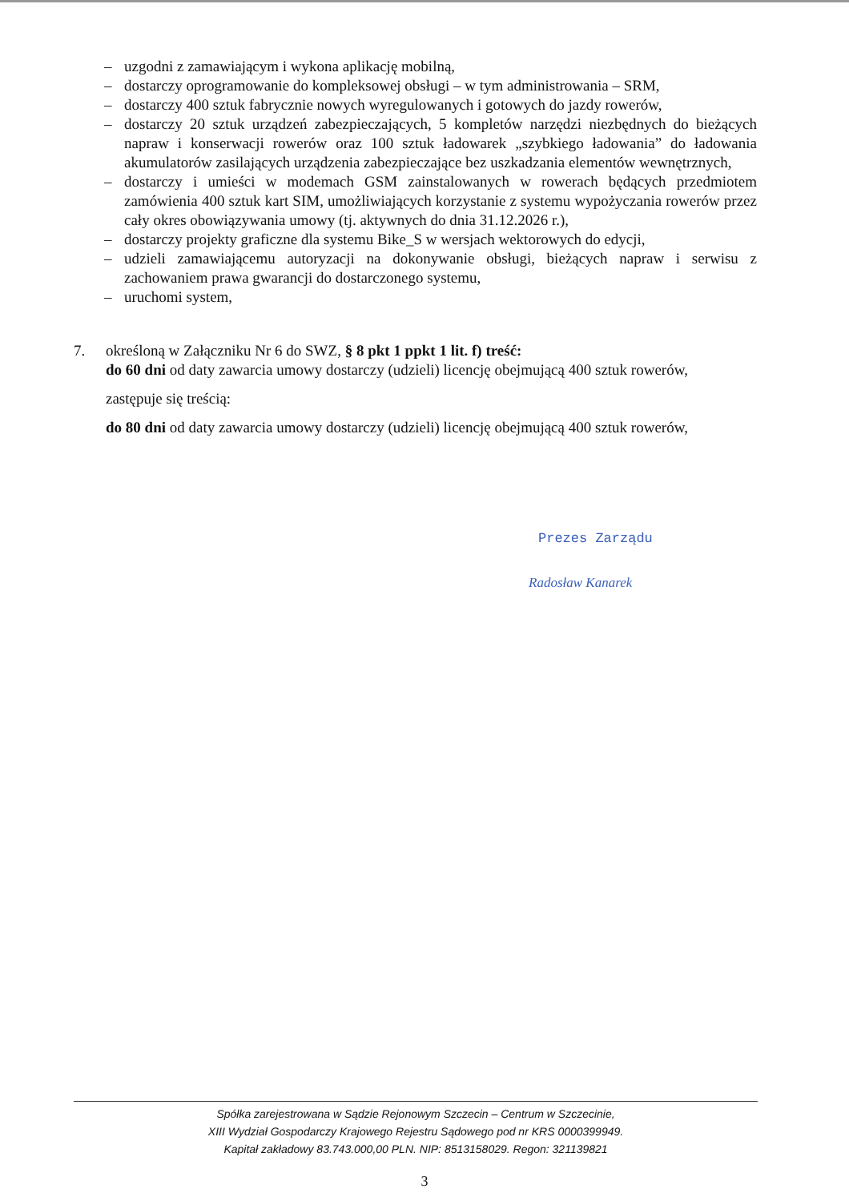– uzgodni z zamawiającym i wykona aplikację mobilną,
– dostarczy oprogramowanie do kompleksowej obsługi – w tym administrowania – SRM,
– dostarczy 400 sztuk fabrycznie nowych wyregulowanych i gotowych do jazdy rowerów,
– dostarczy 20 sztuk urządzeń zabezpieczających, 5 kompletów narzędzi niezbędnych do bieżących napraw i konserwacji rowerów oraz 100 sztuk ładowarek „szybkiego ładowania” do ładowania akumulatorów zasilających urządzenia zabezpieczające bez uszkadzania elementów wewnętrznych,
– dostarczy i umieści w modemach GSM zainstalowanych w rowerach będących przedmiotem zamówienia 400 sztuk kart SIM, umożliwiających korzystanie z systemu wypożyczania rowerów przez cały okres obowiązywania umowy (tj. aktywnych do dnia 31.12.2026 r.),
– dostarczy projekty graficzne dla systemu Bike_S w wersjach wektorowych do edycji,
– udzieli zamawiającemu autoryzacji na dokonywanie obsługi, bieżących napraw i serwisu z zachowaniem prawa gwarancji do dostarczonego systemu,
– uruchomi system,
7. określoną w Załączniku Nr 6 do SWZ, § 8 pkt 1 ppkt 1 lit. f) treść:
do 60 dni od daty zawarcia umowy dostarczy (udzieli) licencję obejmującą 400 sztuk rowerów,
zastępuje się treścią:
do 80 dni od daty zawarcia umowy dostarczy (udzieli) licencję obejmującą 400 sztuk rowerów,
Prezes Zarządu
Radosław Kanarek
Spółka zarejestrowana w Sądzie Rejonowym Szczecin – Centrum w Szczecinie,
XIII Wydział Gospodarczy Krajowego Rejestru Sądowego pod nr KRS 0000399949.
Kapitał zakładowy 83.743.000,00 PLN. NIP: 8513158029. Regon: 321139821
3